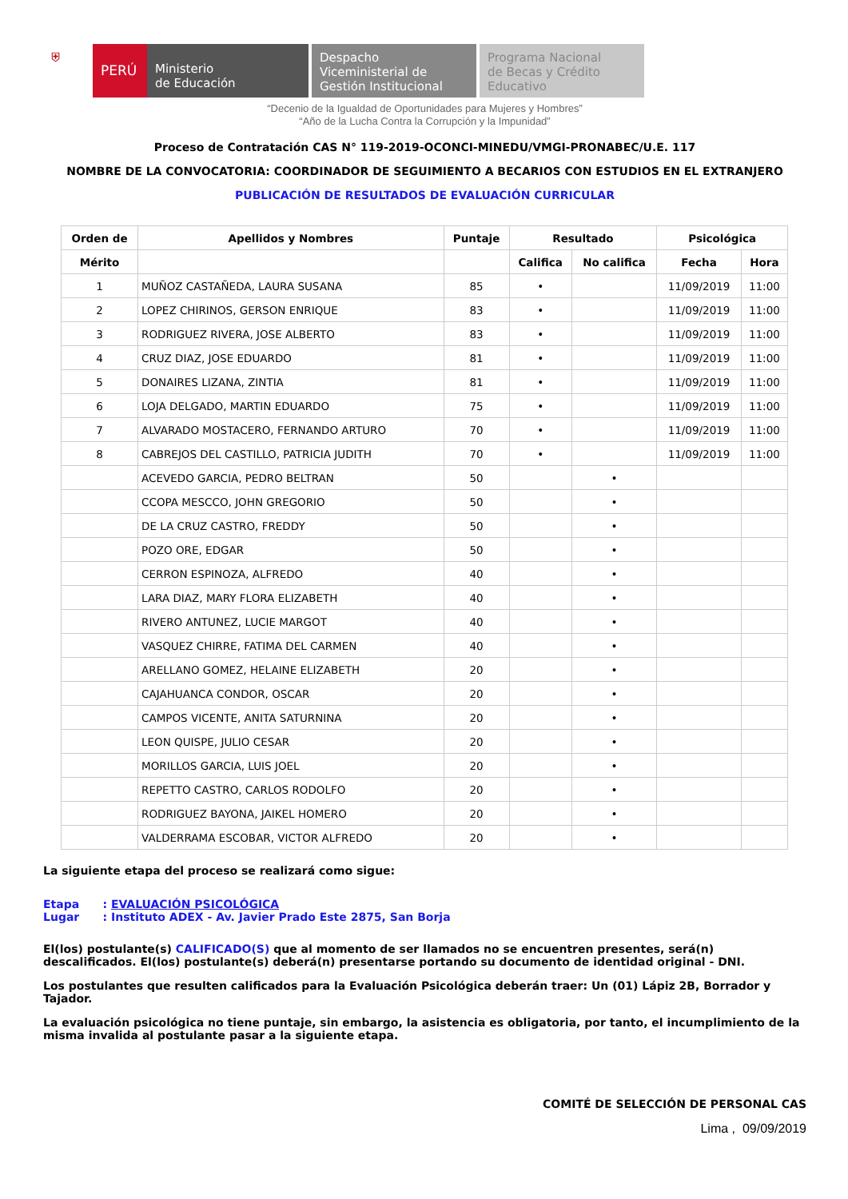⛨
PERÚ Ministerio
de Educación
Despacho
Viceministerial de
Gestión Institucional
Programa Nacional
de Becas y Crédito
Educativo
“Decenio de la Igualdad de Oportunidades para Mujeres y Hombres”
“Año de la Lucha Contra la Corrupción y la Impunidad”
Proceso de Contratación CAS N° 119-2019-OCONCI-MINEDU/VMGI-PRONABEC/U.E. 117
NOMBRE DE LA CONVOCATORIA: COORDINADOR DE SEGUIMIENTO A BECARIOS CON ESTUDIOS EN EL EXTRANJERO
PUBLICACIÓN DE RESULTADOS DE EVALUACIÓN CURRICULAR
| Orden de | Apellidos y Nombres | Puntaje | Resultado | | Psicológica | |
| --- | --- | --- | --- | --- | --- | --- |
| Mérito | | | Califica | No califica | Fecha | Hora |
| 1 | MUÑOZ CASTAÑEDA, LAURA SUSANA | 85 | • | | 11/09/2019 | 11:00 |
| 2 | LOPEZ CHIRINOS, GERSON ENRIQUE | 83 | • | | 11/09/2019 | 11:00 |
| 3 | RODRIGUEZ RIVERA, JOSE ALBERTO | 83 | • | | 11/09/2019 | 11:00 |
| 4 | CRUZ DIAZ, JOSE EDUARDO | 81 | • | | 11/09/2019 | 11:00 |
| 5 | DONAIRES LIZANA, ZINTIA | 81 | • | | 11/09/2019 | 11:00 |
| 6 | LOJA DELGADO, MARTIN EDUARDO | 75 | • | | 11/09/2019 | 11:00 |
| 7 | ALVARADO MOSTACERO, FERNANDO ARTURO | 70 | • | | 11/09/2019 | 11:00 |
| 8 | CABREJOS DEL CASTILLO, PATRICIA JUDITH | 70 | • | | 11/09/2019 | 11:00 |
| | ACEVEDO GARCIA, PEDRO BELTRAN | 50 | | • | | |
| | CCOPA MESCCO, JOHN GREGORIO | 50 | | • | | |
| | DE LA CRUZ CASTRO, FREDDY | 50 | | • | | |
| | POZO ORE, EDGAR | 50 | | • | | |
| | CERRON ESPINOZA, ALFREDO | 40 | | • | | |
| | LARA DIAZ, MARY FLORA ELIZABETH | 40 | | • | | |
| | RIVERO ANTUNEZ, LUCIE MARGOT | 40 | | • | | |
| | VASQUEZ CHIRRE, FATIMA DEL CARMEN | 40 | | • | | |
| | ARELLANO GOMEZ, HELAINE ELIZABETH | 20 | | • | | |
| | CAJAHUANCA CONDOR, OSCAR | 20 | | • | | |
| | CAMPOS VICENTE, ANITA SATURNINA | 20 | | • | | |
| | LEON QUISPE, JULIO CESAR | 20 | | • | | |
| | MORILLOS GARCIA, LUIS JOEL | 20 | | • | | |
| | REPETTO CASTRO, CARLOS RODOLFO | 20 | | • | | |
| | RODRIGUEZ BAYONA, JAIKEL HOMERO | 20 | | • | | |
| | VALDERRAMA ESCOBAR, VICTOR ALFREDO | 20 | | • | | |
La siguiente etapa del proceso se realizará como sigue:
Etapa : EVALUACIÓN PSICOLÓGICA
Lugar : Instituto ADEX - Av. Javier Prado Este 2875, San Borja
El(los) postulante(s) CALIFICADO(S) que al momento de ser llamados no se encuentren presentes, será(n) descalificados. El(los) postulante(s) deberá(n) presentarse portando su documento de identidad original - DNI.
Los postulantes que resulten calificados para la Evaluación Psicológica deberán traer: Un (01) Lápiz 2B, Borrador y Tajador.
La evaluación psicológica no tiene puntaje, sin embargo, la asistencia es obligatoria, por tanto, el incumplimiento de la misma invalida al postulante pasar a la siguiente etapa.
COMITÉ DE SELECCIÓN DE PERSONAL CAS
Lima , 09/09/2019